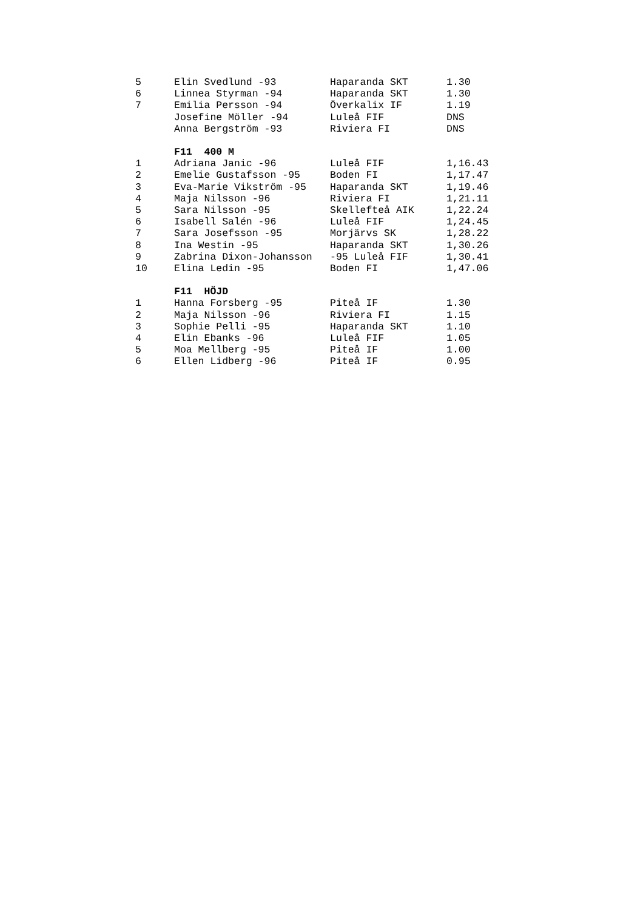| 5 | Elin Svedlund -93 | Haparanda SKT | 1.30 |
| 6 | Linnea Styrman -94 | Haparanda SKT | 1.30 |
| 7 | Emilia Persson -94 | Överkalix IF | 1.19 |
| | Josefine Möller -94 | Luleå FIF | DNS |
| | Anna Bergström -93 | Riviera FI | DNS |
| | F11 400 M | | |
| 1 | Adriana Janic -96 | Luleå FIF | 1,16.43 |
| 2 | Emelie Gustafsson -95 | Boden FI | 1,17.47 |
| 3 | Eva-Marie Vikström -95 | Haparanda SKT | 1,19.46 |
| 4 | Maja Nilsson -96 | Riviera FI | 1,21.11 |
| 5 | Sara Nilsson -95 | Skellefteå AIK | 1,22.24 |
| 6 | Isabell Salén -96 | Luleå FIF | 1,24.45 |
| 7 | Sara Josefsson -95 | Morjärvs SK | 1,28.22 |
| 8 | Ina Westin -95 | Haparanda SKT | 1,30.26 |
| 9 | Zabrina Dixon-Johansson | -95 Luleå FIF | 1,30.41 |
| 10 | Elina Ledin -95 | Boden FI | 1,47.06 |
| | F11 HÖJD | | |
| 1 | Hanna Forsberg -95 | Piteå IF | 1.30 |
| 2 | Maja Nilsson -96 | Riviera FI | 1.15 |
| 3 | Sophie Pelli -95 | Haparanda SKT | 1.10 |
| 4 | Elin Ebanks -96 | Luleå FIF | 1.05 |
| 5 | Moa Mellberg -95 | Piteå IF | 1.00 |
| 6 | Ellen Lidberg -96 | Piteå IF | 0.95 |